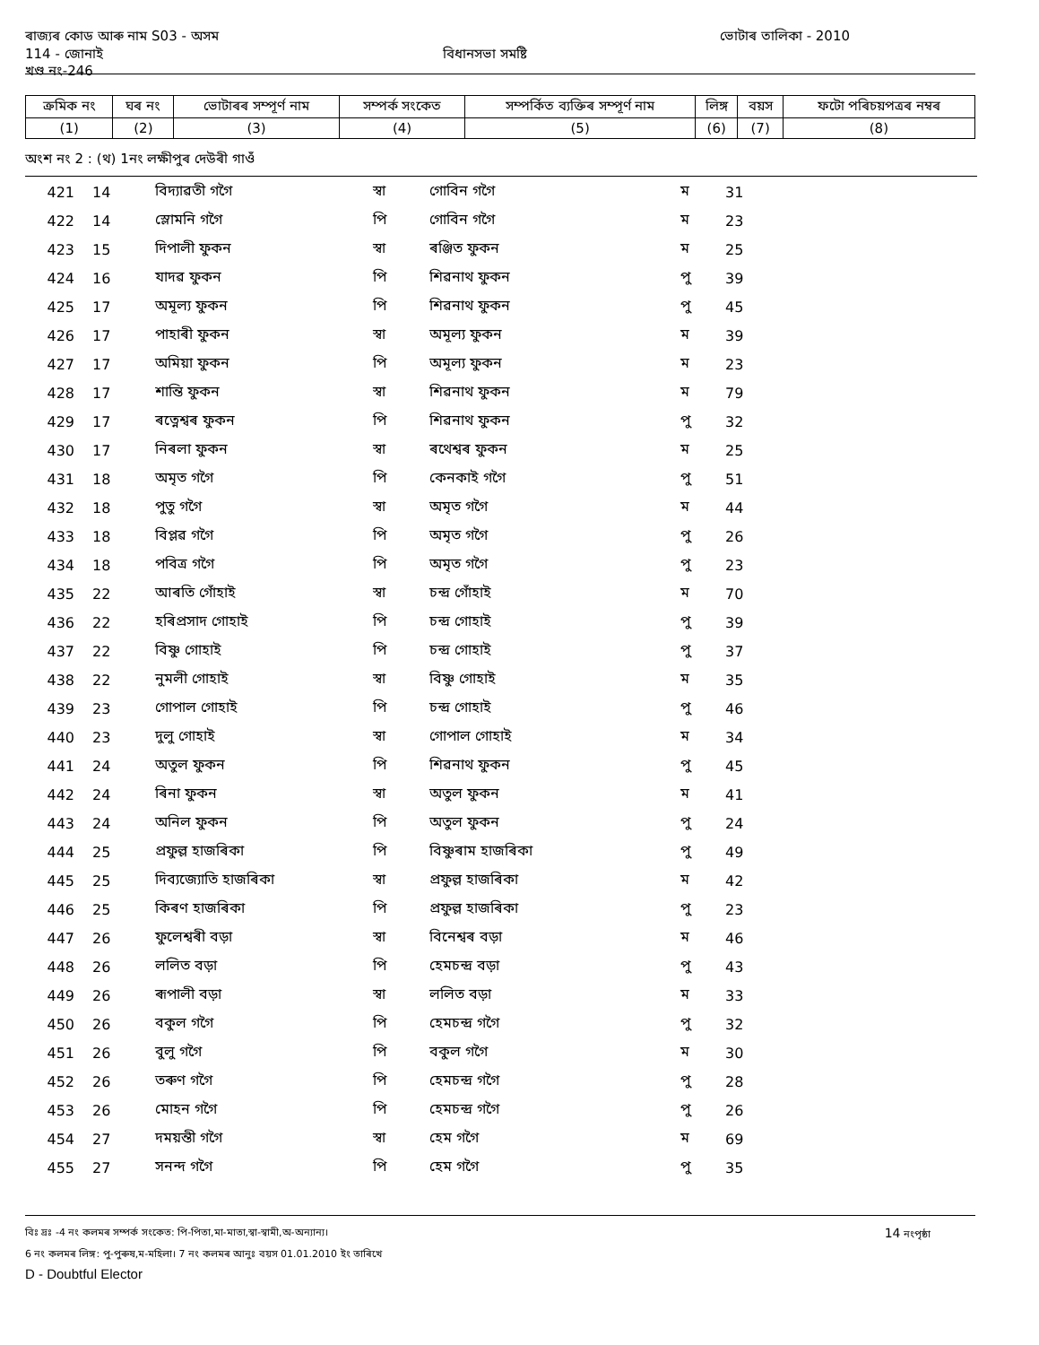ৰাজ্যৰ কোড আৰু নাম S03 - অসম ভোটাৰ তালিকা - 2010
114 - জোনাই বিধানসভা সমষ্টি
খণ্ড নং-246
| ক্ৰমিক নং | ঘৰ নং | ভোটাৰৰ সম্পূৰ্ণ নাম | সম্পৰ্ক সংকেত | সম্পৰ্কিত ব্যক্তিৰ সম্পূৰ্ণ নাম | লিঙ্গ | বয়স | ফটো পৰিচয়পত্ৰৰ নম্বৰ |
| --- | --- | --- | --- | --- | --- | --- | --- |
| (1) | (2) | (3) | (4) | (5) | (6) | (7) | (8) |
অংশ নং 2 : (থ) 1নং লক্ষীপুৰ দেউৰী গাওঁ
| 421 | 14 | বিদ্যাৱতী গগৈ | স্বা | গোবিন গগৈ | ম | 31 |
| 422 | 14 | স্লোমনি গগৈ | পি | গোবিন গগৈ | ম | 23 |
| 423 | 15 | দিপালী ফুকন | স্বা | ৰঞ্জিত ফুকন | ম | 25 |
| 424 | 16 | যাদৱ ফুকন | পি | শিৱনাথ ফুকন | পু | 39 |
| 425 | 17 | অমূল্য ফুকন | পি | শিৱনাথ ফুকন | পু | 45 |
| 426 | 17 | পাহাৰী ফুকন | স্বা | অমূল্য ফুকন | ম | 39 |
| 427 | 17 | অমিয়া ফুকন | পি | অমূল্য ফুকন | ম | 23 |
| 428 | 17 | শান্তি ফুকন | স্বা | শিৱনাথ ফুকন | ম | 79 |
| 429 | 17 | ৰত্নেশ্বৰ ফুকন | পি | শিৱনাথ ফুকন | পু | 32 |
| 430 | 17 | নিৰলা ফুকন | স্বা | ৰথেশ্বৰ ফুকন | ম | 25 |
| 431 | 18 | অমৃত গগৈ | পি | কেনকাই গগৈ | পু | 51 |
| 432 | 18 | পুতু গগৈ | স্বা | অমৃত গগৈ | ম | 44 |
| 433 | 18 | বিপ্লৱ গগৈ | পি | অমৃত গগৈ | পু | 26 |
| 434 | 18 | পবিত্ৰ গগৈ | পি | অমৃত গগৈ | পু | 23 |
| 435 | 22 | আৰতি গোঁহাই | স্বা | চন্দ্ৰ গোঁহাই | ম | 70 |
| 436 | 22 | হৰিপ্ৰসাদ গোহাই | পি | চন্দ্ৰ গোহাই | পু | 39 |
| 437 | 22 | বিষ্ণু গোহাই | পি | চন্দ্ৰ গোহাই | পু | 37 |
| 438 | 22 | নুমলী গোহাই | স্বা | বিষ্ণু গোহাই | ম | 35 |
| 439 | 23 | গোপাল গোহাই | পি | চন্দ্ৰ গোহাই | পু | 46 |
| 440 | 23 | দুলু গোহাই | স্বা | গোপাল গোহাই | ম | 34 |
| 441 | 24 | অতুল ফুকন | পি | শিৱনাথ ফুকন | পু | 45 |
| 442 | 24 | ৰিনা ফুকন | স্বা | অতুল ফুকন | ম | 41 |
| 443 | 24 | অনিল ফুকন | পি | অতুল ফুকন | পু | 24 |
| 444 | 25 | প্ৰফুল্ল হাজৰিকা | পি | বিষ্ণুৰাম হাজৰিকা | পু | 49 |
| 445 | 25 | দিব্যজ্যোতি হাজৰিকা | স্বা | প্ৰফুল্ল হাজৰিকা | ম | 42 |
| 446 | 25 | কিৰণ হাজৰিকা | পি | প্ৰফুল্ল হাজৰিকা | পু | 23 |
| 447 | 26 | ফুলেশ্বৰী বড়া | স্বা | বিনেশ্বৰ বড়া | ম | 46 |
| 448 | 26 | ললিত বড়া | পি | হেমচন্দ্ৰ বড়া | পু | 43 |
| 449 | 26 | ৰূপালী বড়া | স্বা | ললিত বড়া | ম | 33 |
| 450 | 26 | বকুল গগৈ | পি | হেমচন্দ্ৰ গগৈ | পু | 32 |
| 451 | 26 | বুলু গগৈ | পি | বকুল গগৈ | ম | 30 |
| 452 | 26 | তৰুণ গগৈ | পি | হেমচন্দ্ৰ গগৈ | পু | 28 |
| 453 | 26 | মোহন গগৈ | পি | হেমচন্দ্ৰ গগৈ | পু | 26 |
| 454 | 27 | দময়ন্তী গগৈ | স্বা | হেম গগৈ | ম | 69 |
| 455 | 27 | সনন্দ গগৈ | পি | হেম গগৈ | পু | 35 |
বিঃ দ্রঃ -4 নং কলমৰ সম্পৰ্ক সংকেত: পি-পিতা,মা-মাতা,স্বা-স্বামী,অ-অন্যান্য। 14 নংপৃষ্ঠা
6 নং কলমৰ লিঙ্গ: পু-পুৰুষ,ম-মহিলা। 7 নং কলমৰ আনুঃ বয়স 01.01.2010 ইং তাৰিখে
D - Doubtful Elector